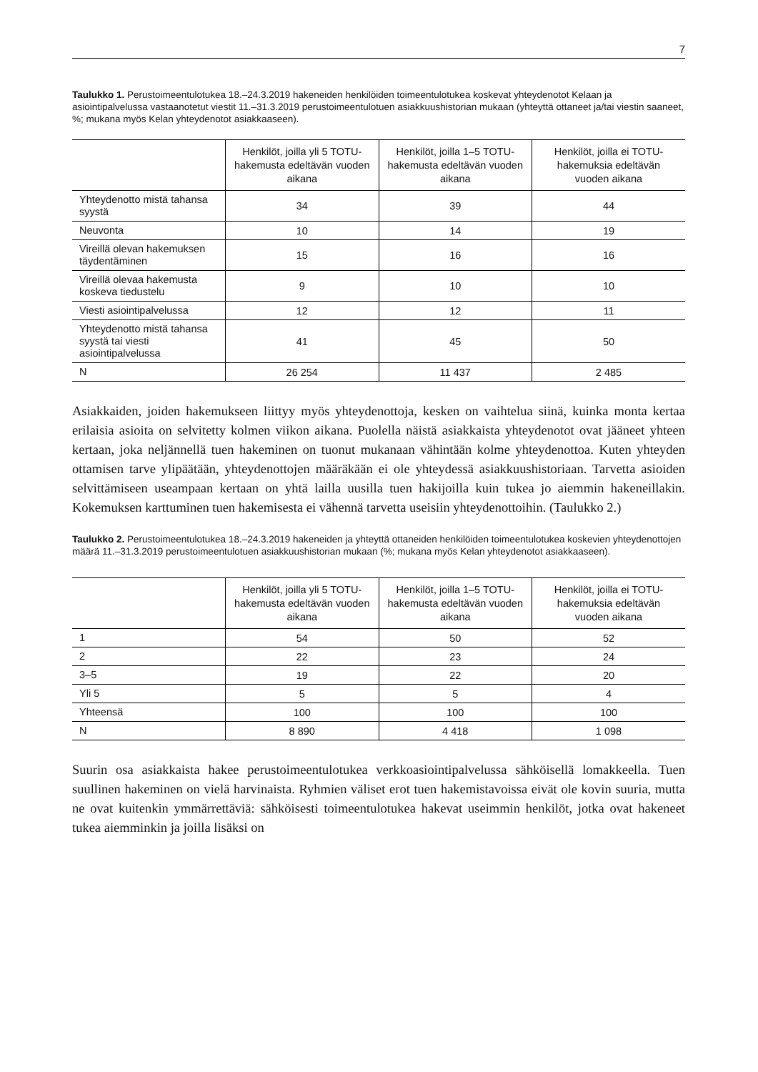7
Taulukko 1. Perustoimeentulotukea 18.–24.3.2019 hakeneiden henkilöiden toimeentulotukea koskevat yhteydenotot Kelaan ja asiointipalvelussa vastaanotetut viestit 11.–31.3.2019 perustoimeentulotuen asiakkuushistorian mukaan (yhteyttä ottaneet ja/tai viestin saaneet, %; mukana myös Kelan yhteydenotot asiakkaaseen).
| | Henkilöt, joilla yli 5 TOTU-hakemusta edeltävän vuoden aikana | Henkilöt, joilla 1–5 TOTU-hakemusta edeltävän vuoden aikana | Henkilöt, joilla ei TOTU-hakemuksia edeltävän vuoden aikana |
| --- | --- | --- | --- |
| Yhteydenotto mistä tahansa syystä | 34 | 39 | 44 |
| Neuvonta | 10 | 14 | 19 |
| Vireillä olevan hakemuksen täydentäminen | 15 | 16 | 16 |
| Vireillä olevaa hakemusta koskeva tiedustelu | 9 | 10 | 10 |
| Viesti asiointipalvelussa | 12 | 12 | 11 |
| Yhteydenotto mistä tahansa syystä tai viesti asiointipalvelussa | 41 | 45 | 50 |
| N | 26 254 | 11 437 | 2 485 |
Asiakkaiden, joiden hakemukseen liittyy myös yhteydenottoja, kesken on vaihtelua siinä, kuinka monta kertaa erilaisia asioita on selvitetty kolmen viikon aikana. Puolella näistä asiakkaista yhteydenotot ovat jääneet yhteen kertaan, joka neljännellä tuen hakeminen on tuonut mukanaan vähintään kolme yhteydenottoa. Kuten yhteyden ottamisen tarve ylipäätään, yhteydenottojen määräkään ei ole yhteydessä asiakkuushistoriaan. Tarvetta asioiden selvittämiseen useampaan kertaan on yhtä lailla uusilla tuen hakijoilla kuin tukea jo aiemmin hakeneillakin. Kokemuksen karttuminen tuen hakemisesta ei vähennä tarvetta useisiin yhteydenottoihin. (Taulukko 2.)
Taulukko 2. Perustoimeentulotukea 18.–24.3.2019 hakeneiden ja yhteyttä ottaneiden henkilöiden toimeentulotukea koskevien yhteydenottojen määrä 11.–31.3.2019 perustoimeentulotuen asiakkuushistorian mukaan (%; mukana myös Kelan yhteydenotot asiakkaaseen).
| | Henkilöt, joilla yli 5 TOTU-hakemusta edeltävän vuoden aikana | Henkilöt, joilla 1–5 TOTU-hakemusta edeltävän vuoden aikana | Henkilöt, joilla ei TOTU-hakemuksia edeltävän vuoden aikana |
| --- | --- | --- | --- |
| 1 | 54 | 50 | 52 |
| 2 | 22 | 23 | 24 |
| 3–5 | 19 | 22 | 20 |
| Yli 5 | 5 | 5 | 4 |
| Yhteensä | 100 | 100 | 100 |
| N | 8 890 | 4 418 | 1 098 |
Suurin osa asiakkaista hakee perustoimeentulotukea verkkoasiointipalvelussa sähköisellä lomakkeella. Tuen suullinen hakeminen on vielä harvinaista. Ryhmien väliset erot tuen hakemistavoissa eivät ole kovin suuria, mutta ne ovat kuitenkin ymmärrettäviä: sähköisesti toimeentulotukea hakevat useimmin henkilöt, jotka ovat hakeneet tukea aiemminkin ja joilla lisäksi on